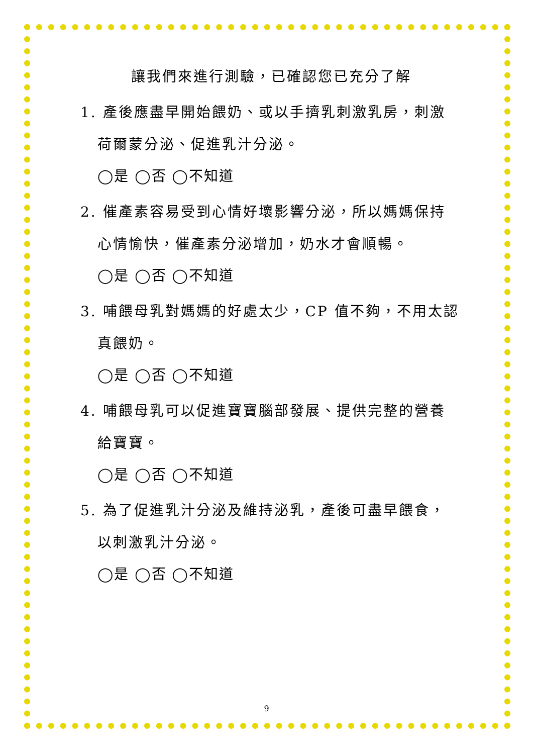讓我們來進行測驗，已確認您已充分了解
1. 產後應盡早開始餵奶、或以手擠乳刺激乳房，刺激
荷爾蒙分泌、促進乳汁分泌。
◯是 ◯否 ◯不知道
2. 催產素容易受到心情好壞影響分泌，所以媽媽保持
心情愉快，催產素分泌增加，奶水才會順暢。
◯是 ◯否 ◯不知道
3. 哺餵母乳對媽媽的好處太少，CP 值不夠，不用太認
真餵奶。
◯是 ◯否 ◯不知道
4. 哺餵母乳可以促進寶寶腦部發展、提供完整的營養
給寶寶。
◯是 ◯否 ◯不知道
5. 為了促進乳汁分泌及維持泌乳，產後可盡早餵食，
以刺激乳汁分泌。
◯是 ◯否 ◯不知道
9